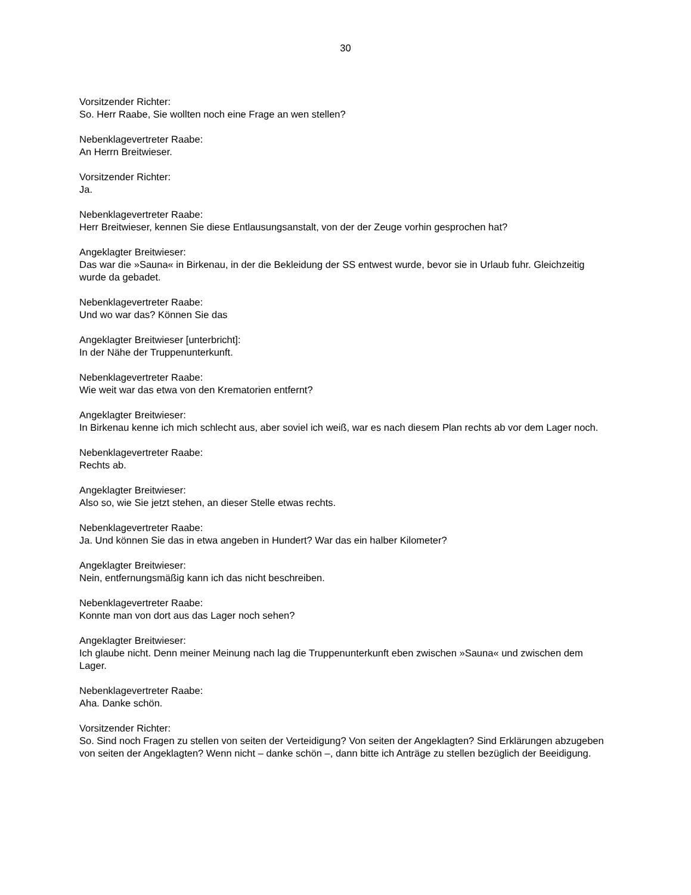30
Vorsitzender Richter:
So. Herr Raabe, Sie wollten noch eine Frage an wen stellen?
Nebenklagevertreter Raabe:
An Herrn Breitwieser.
Vorsitzender Richter:
Ja.
Nebenklagevertreter Raabe:
Herr Breitwieser, kennen Sie diese Entlausungsanstalt, von der der Zeuge vorhin gesprochen hat?
Angeklagter Breitwieser:
Das war die »Sauna« in Birkenau, in der die Bekleidung der SS entwest wurde, bevor sie in Urlaub fuhr. Gleichzeitig wurde da gebadet.
Nebenklagevertreter Raabe:
Und wo war das? Können Sie das
Angeklagter Breitwieser [unterbricht]:
In der Nähe der Truppenunterkunft.
Nebenklagevertreter Raabe:
Wie weit war das etwa von den Krematorien entfernt?
Angeklagter Breitwieser:
In Birkenau kenne ich mich schlecht aus, aber soviel ich weiß, war es nach diesem Plan rechts ab vor dem Lager noch.
Nebenklagevertreter Raabe:
Rechts ab.
Angeklagter Breitwieser:
Also so, wie Sie jetzt stehen, an dieser Stelle etwas rechts.
Nebenklagevertreter Raabe:
Ja. Und können Sie das in etwa angeben in Hundert? War das ein halber Kilometer?
Angeklagter Breitwieser:
Nein, entfernungsmäßig kann ich das nicht beschreiben.
Nebenklagevertreter Raabe:
Konnte man von dort aus das Lager noch sehen?
Angeklagter Breitwieser:
Ich glaube nicht. Denn meiner Meinung nach lag die Truppenunterkunft eben zwischen »Sauna« und zwischen dem Lager.
Nebenklagevertreter Raabe:
Aha. Danke schön.
Vorsitzender Richter:
So. Sind noch Fragen zu stellen von seiten der Verteidigung? Von seiten der Angeklagten? Sind Erklärungen abzugeben von seiten der Angeklagten? Wenn nicht – danke schön –, dann bitte ich Anträge zu stellen bezüglich der Beeidigung.